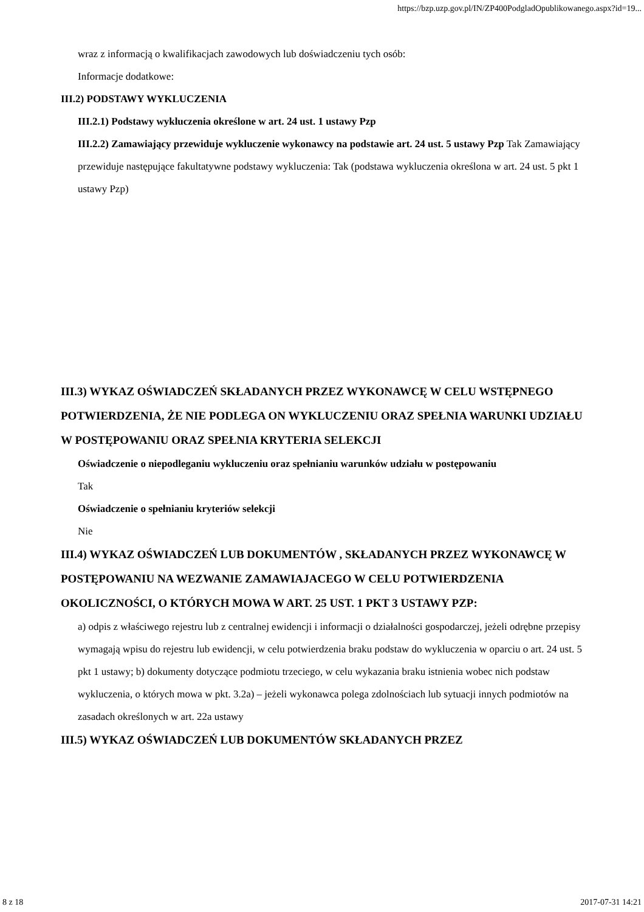https://bzp.uzp.gov.pl/IN/ZP400PodgladOpublikowanego.aspx?id=19...
wraz z informacją o kwalifikacjach zawodowych lub doświadczeniu tych osób:
Informacje dodatkowe:
III.2) PODSTAWY WYKLUCZENIA
III.2.1) Podstawy wykluczenia określone w art. 24 ust. 1 ustawy Pzp
III.2.2) Zamawiający przewiduje wykluczenie wykonawcy na podstawie art. 24 ust. 5 ustawy Pzp Tak Zamawiający przewiduje następujące fakultatywne podstawy wykluczenia: Tak (podstawa wykluczenia określona w art. 24 ust. 5 pkt 1 ustawy Pzp)
III.3) WYKAZ OŚWIADCZEŃ SKŁADANYCH PRZEZ WYKONAWCĘ W CELU WSTĘPNEGO POTWIERDZENIA, ŻE NIE PODLEGA ON WYKLUCZENIU ORAZ SPEŁNIA WARUNKI UDZIAŁU W POSTĘPOWANIU ORAZ SPEŁNIA KRYTERIA SELEKCJI
Oświadczenie o niepodleganiu wykluczeniu oraz spełnianiu warunków udziału w postępowaniu
Tak
Oświadczenie o spełnianiu kryteriów selekcji
Nie
III.4) WYKAZ OŚWIADCZEŃ LUB DOKUMENTÓW , SKŁADANYCH PRZEZ WYKONAWCĘ W POSTĘPOWANIU NA WEZWANIE ZAMAWIAJACEGO W CELU POTWIERDZENIA OKOLICZNOŚCI, O KTÓRYCH MOWA W ART. 25 UST. 1 PKT 3 USTAWY PZP:
a) odpis z właściwego rejestru lub z centralnej ewidencji i informacji o działalności gospodarczej, jeżeli odrębne przepisy wymagają wpisu do rejestru lub ewidencji, w celu potwierdzenia braku podstaw do wykluczenia w oparciu o art. 24 ust. 5 pkt 1 ustawy; b) dokumenty dotyczące podmiotu trzeciego, w celu wykazania braku istnienia wobec nich podstaw wykluczenia, o których mowa w pkt. 3.2a) – jeżeli wykonawca polega zdolnościach lub sytuacji innych podmiotów na zasadach określonych w art. 22a ustawy
III.5) WYKAZ OŚWIADCZEŃ LUB DOKUMENTÓW SKŁADANYCH PRZEZ
8 z 18 2017-07-31 14:21